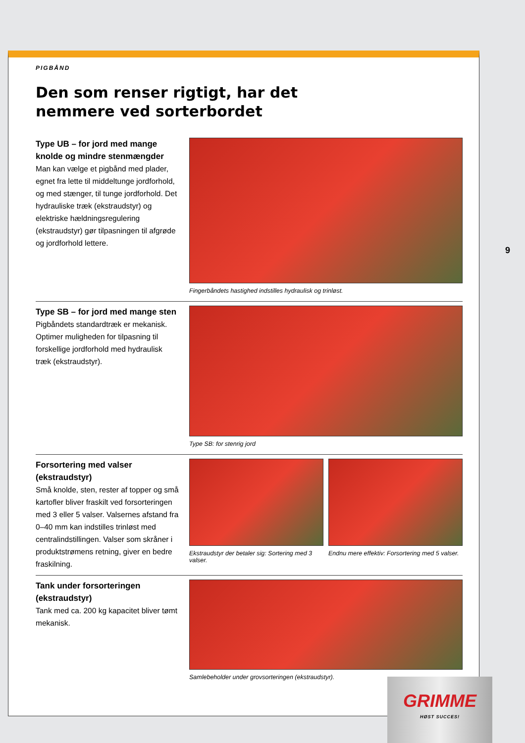PIGBÅND
Den som renser rigtigt, har det
nemmere ved sorterbordet
Type UB – for jord med mange knolde og mindre stenmængder
Man kan vælge et pigbånd med plader, egnet fra lette til middeltunge jordforhold, og med stænger, til tunge jordforhold. Det hydrauliske træk (ekstraudstyr) og elektriske hældningsregulering (ekstraudstyr) gør tilpasningen til afgrøde og jordforhold lettere.
Fingerbåndets hastighed indstilles hydraulisk og trinløst.
Type SB – for jord med mange sten
Pigbåndets standardtræk er mekanisk. Optimer muligheden for tilpasning til forskellige jordforhold med hydraulisk træk (ekstraudstyr).
Type SB: for stenrig jord
Forsortering med valser (ekstraudstyr)
Små knolde, sten, rester af topper og små kartofler bliver fraskilt ved forsorteringen med 3 eller 5 valser. Valsernes afstand fra 0–40 mm kan indstilles trinløst med centralindstillingen. Valser som skråner i produktstrømens retning, giver en bedre fraskilning.
Ekstraudstyr der betaler sig: Sortering med 3 valser.
Endnu mere effektiv: Forsortering med 5 valser.
Tank under forsorteringen (ekstraudstyr)
Tank med ca. 200 kg kapacitet bliver tømt mekanisk.
Samlebeholder under grovsorteringen (ekstraudstyr).
9
GRIMME
HØST SUCCES!